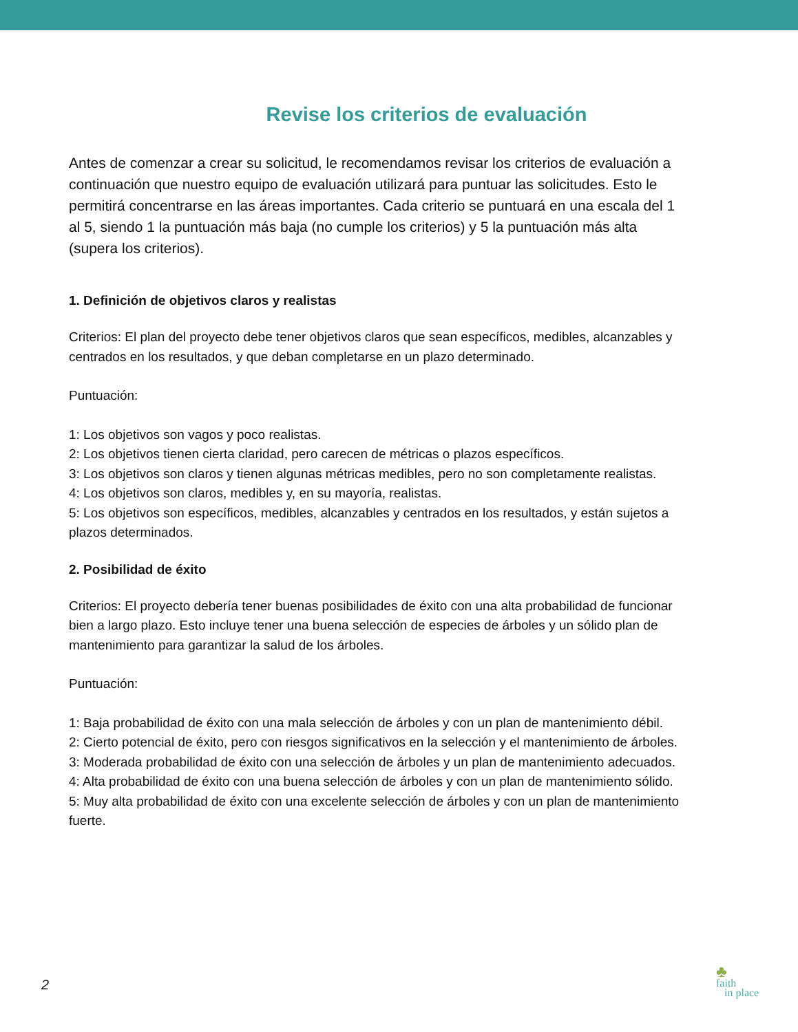Revise los criterios de evaluación
Antes de comenzar a crear su solicitud, le recomendamos revisar los criterios de evaluación a continuación que nuestro equipo de evaluación utilizará para puntuar las solicitudes. Esto le permitirá concentrarse en las áreas importantes. Cada criterio se puntuará en una escala del 1 al 5, siendo 1 la puntuación más baja (no cumple los criterios) y 5 la puntuación más alta (supera los criterios).
1. Definición de objetivos claros y realistas
Criterios: El plan del proyecto debe tener objetivos claros que sean específicos, medibles, alcanzables y centrados en los resultados, y que deban completarse en un plazo determinado.
Puntuación:
1: Los objetivos son vagos y poco realistas.
2: Los objetivos tienen cierta claridad, pero carecen de métricas o plazos específicos.
3: Los objetivos son claros y tienen algunas métricas medibles, pero no son completamente realistas.
4: Los objetivos son claros, medibles y, en su mayoría, realistas.
5: Los objetivos son específicos, medibles, alcanzables y centrados en los resultados, y están sujetos a plazos determinados.
2. Posibilidad de éxito
Criterios: El proyecto debería tener buenas posibilidades de éxito con una alta probabilidad de funcionar bien a largo plazo. Esto incluye tener una buena selección de especies de árboles y un sólido plan de mantenimiento para garantizar la salud de los árboles.
Puntuación:
1: Baja probabilidad de éxito con una mala selección de árboles y con un plan de mantenimiento débil.
2: Cierto potencial de éxito, pero con riesgos significativos en la selección y el mantenimiento de árboles.
3: Moderada probabilidad de éxito con una selección de árboles y un plan de mantenimiento adecuados.
4: Alta probabilidad de éxito con una buena selección de árboles y con un plan de mantenimiento sólido.
5: Muy alta probabilidad de éxito con una excelente selección de árboles y con un plan de mantenimiento fuerte.
2
♣
faith
in place